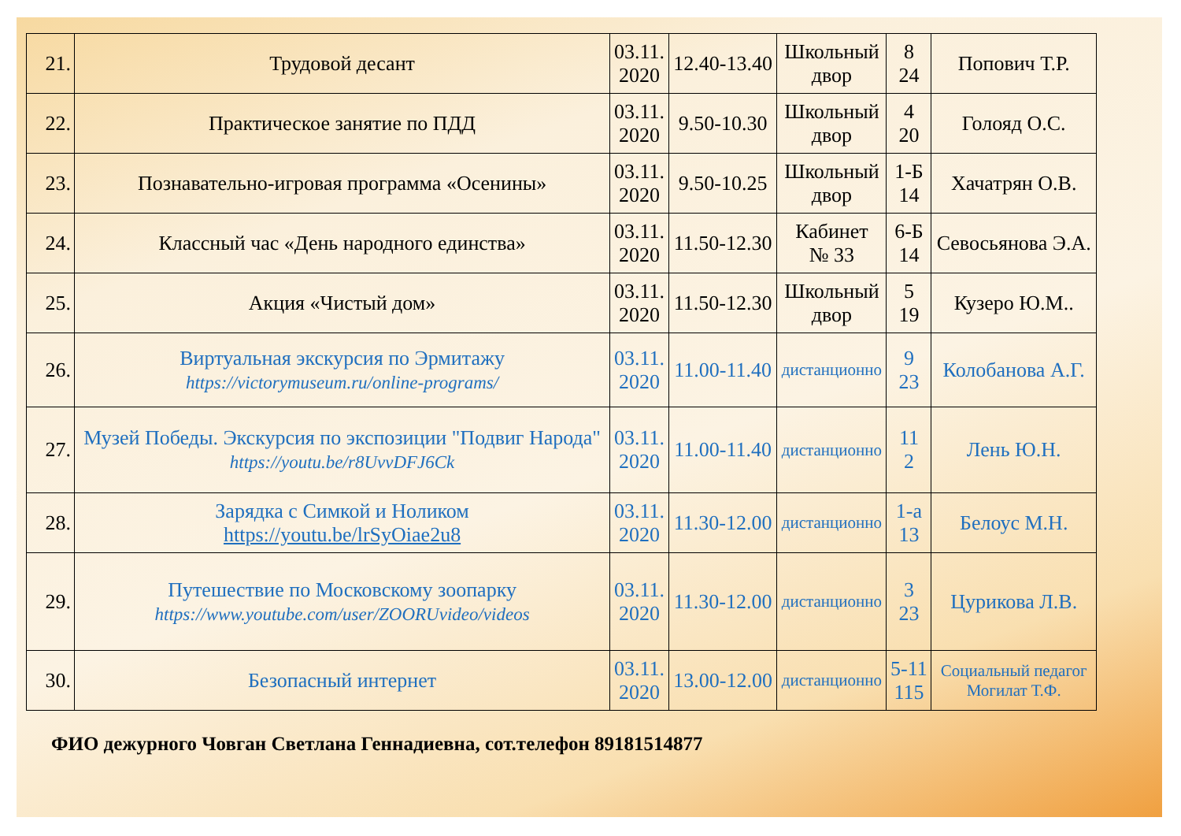| 21. | Трудовой десант | 03.11. 2020 | 12.40-13.40 | Школьный двор | 8 24 | Попович Т.Р. |
| 22. | Практическое занятие по ПДД | 03.11. 2020 | 9.50-10.30 | Школьный двор | 4 20 | Голояд О.С. |
| 23. | Познавательно-игровая программа «Осенины» | 03.11. 2020 | 9.50-10.25 | Школьный двор | 1-Б 14 | Хачатрян О.В. |
| 24. | Классный час «День народного единства» | 03.11. 2020 | 11.50-12.30 | Кабинет № 33 | 6-Б 14 | Севосьянова Э.А. |
| 25. | Акция «Чистый дом» | 03.11. 2020 | 11.50-12.30 | Школьный двор | 5 19 | Кузеро Ю.М.. |
| 26. | Виртуальная экскурсия по Эрмитажу https://victorymuseum.ru/online-programs/ | 03.11. 2020 | 11.00-11.40 | дистанционно | 9 23 | Колобанова А.Г. |
| 27. | Музей Победы. Экскурсия по экспозиции "Подвиг Народа" https://youtu.be/r8UvvDFJ6Ck | 03.11. 2020 | 11.00-11.40 | дистанционно | 11 2 | Лень Ю.Н. |
| 28. | Зарядка с Симкой и Ноликом https://youtu.be/lrSyOiae2u8 | 03.11. 2020 | 11.30-12.00 | дистанционно | 1-а 13 | Белоус М.Н. |
| 29. | Путешествие по Московскому зоопарку https://www.youtube.com/user/ZOORUvideo/videos | 03.11. 2020 | 11.30-12.00 | дистанционно | 3 23 | Цурикова Л.В. |
| 30. | Безопасный интернет | 03.11. 2020 | 13.00-12.00 | дистанционно | 5-11 115 | Социальный педагог Могилат Т.Ф. |
ФИО дежурного Човган Светлана Геннадиевна, сот.телефон 89181514877